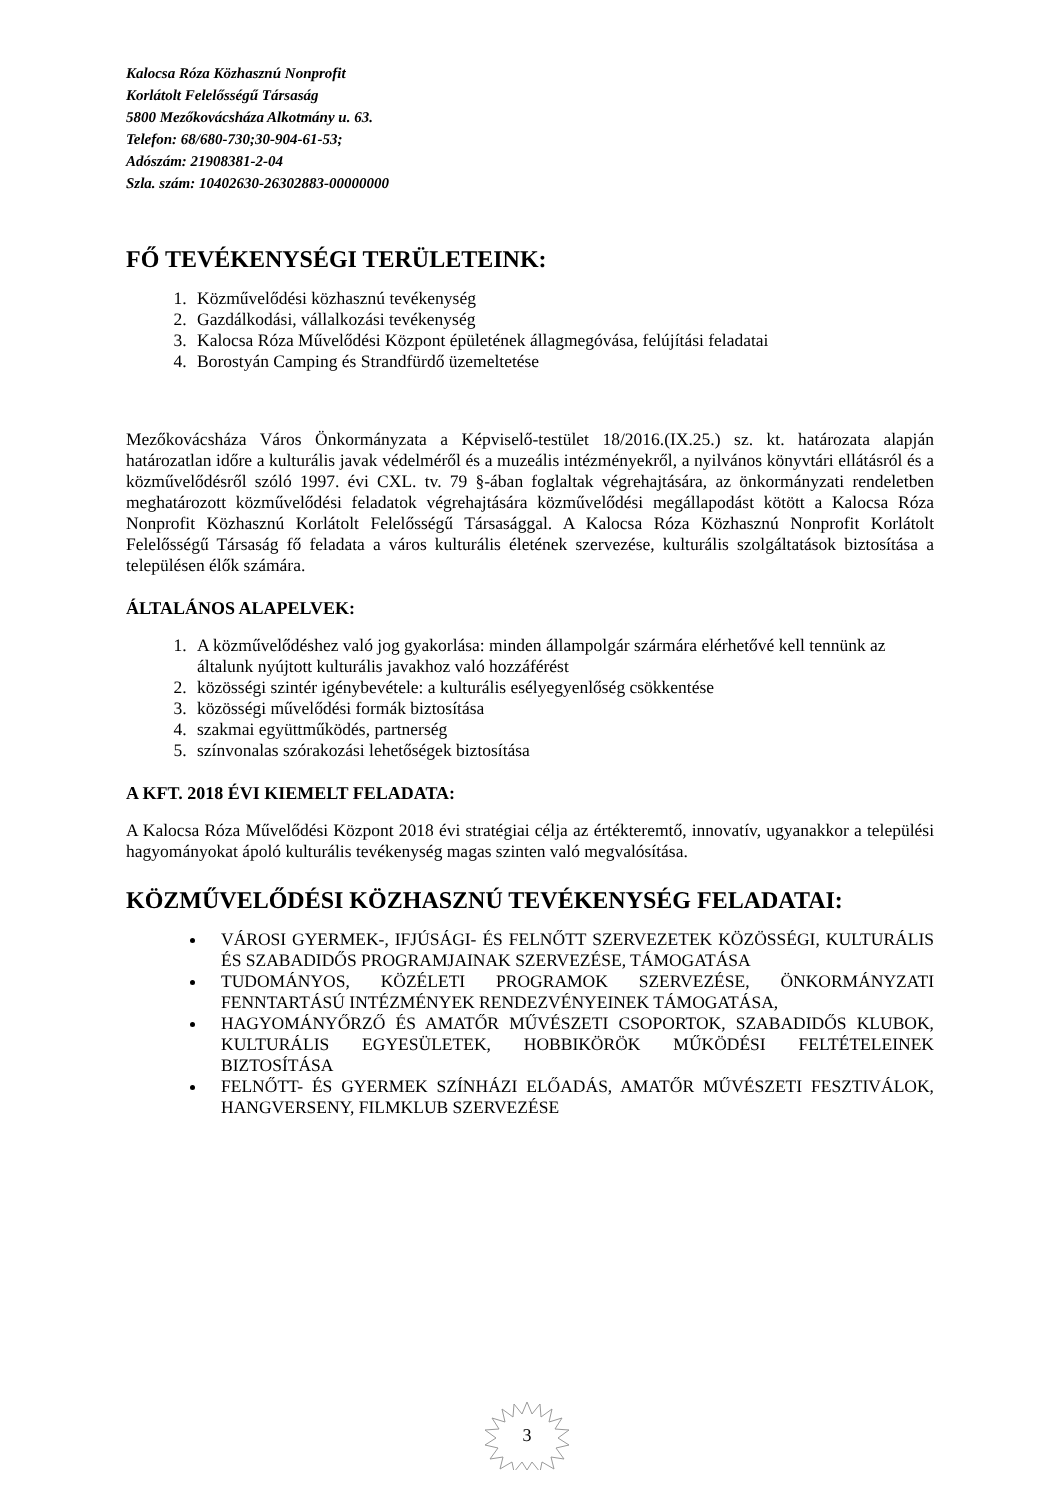Kalocsa Róza Közhasznú Nonprofit
Korlátolt Felelősségű Társaság
5800 Mezőkovácsháza Alkotmány u. 63.
Telefon: 68/680-730;30-904-61-53;
Adószám: 21908381-2-04
Szla. szám: 10402630-26302883-00000000
FŐ TEVÉKENYSÉGI TERÜLETEINK:
1. Közművelődési közhasznú tevékenység
2. Gazdálkodási, vállalkozási tevékenység
3. Kalocsa Róza Művelődési Központ épületének állagmegóvása, felújítási feladatai
4. Borostyán Camping és Strandfürdő üzemeltetése
Mezőkovácsháza Város Önkormányzata a Képviselő-testület 18/2016.(IX.25.) sz. kt. határozata alapján határozatlan időre a kulturális javak védelméről és a muzeális intézményekről, a nyilvános könyvtári ellátásról és a közművelődésről szóló 1997. évi CXL. tv. 79 §-ában foglaltak végrehajtására, az önkormányzati rendeletben meghatározott közművelődési feladatok végrehajtására közművelődési megállapodást kötött a Kalocsa Róza Nonprofit Közhasznú Korlátolt Felelősségű Társasággal. A Kalocsa Róza Közhasznú Nonprofit Korlátolt Felelősségű Társaság fő feladata a város kulturális életének szervezése, kulturális szolgáltatások biztosítása a településen élők számára.
ÁLTALÁNOS ALAPELVEK:
1. A közművelődéshez való jog gyakorlása: minden állampolgár szármára elérhetővé kell tennünk az általunk nyújtott kulturális javakhoz való hozzáférést
2. közösségi szintér igénybevétele: a kulturális esélyegyenlőség csökkentése
3. közösségi művelődési formák biztosítása
4. szakmai együttműködés, partnerség
5. színvonalas szórakozási lehetőségek biztosítása
A KFT. 2018 ÉVI KIEMELT FELADATA:
A Kalocsa Róza Művelődési Központ 2018 évi stratégiai célja az értékteremtő, innovatív, ugyanakkor a települési hagyományokat ápoló kulturális tevékenység magas szinten való megvalósítása.
KÖZMŰVELŐDÉSI KÖZHASZNÚ TEVÉKENYSÉG FELADATAI:
VÁROSI GYERMEK-, IFJÚSÁGI- ÉS FELNŐTT SZERVEZETEK KÖZÖSSÉGI, KULTURÁLIS ÉS SZABADIDŐS PROGRAMJAINAK SZERVEZÉSE, TÁMOGATÁSA
TUDOMÁNYOS, KÖZÉLETI PROGRAMOK SZERVEZÉSE, ÖNKORMÁNYZATI FENNTARTÁSÚ INTÉZMÉNYEK RENDEZVÉNYEINEK TÁMOGATÁSA,
HAGYOMÁNYŐRZŐ ÉS AMATŐR MŰVÉSZETI CSOPORTOK, SZABADIDŐS KLUBOK, KULTURÁLIS EGYESÜLETEK, HOBBIKÖRÖK MŰKÖDÉSI FELTÉTELEINEK BIZTOSÍTÁSA
FELNŐTT- ÉS GYERMEK SZÍNHÁZI ELŐADÁS, AMATŐR MŰVÉSZETI FESZTIVÁLOK, HANGVERSENY, FILMKLUB SZERVEZÉSE
3